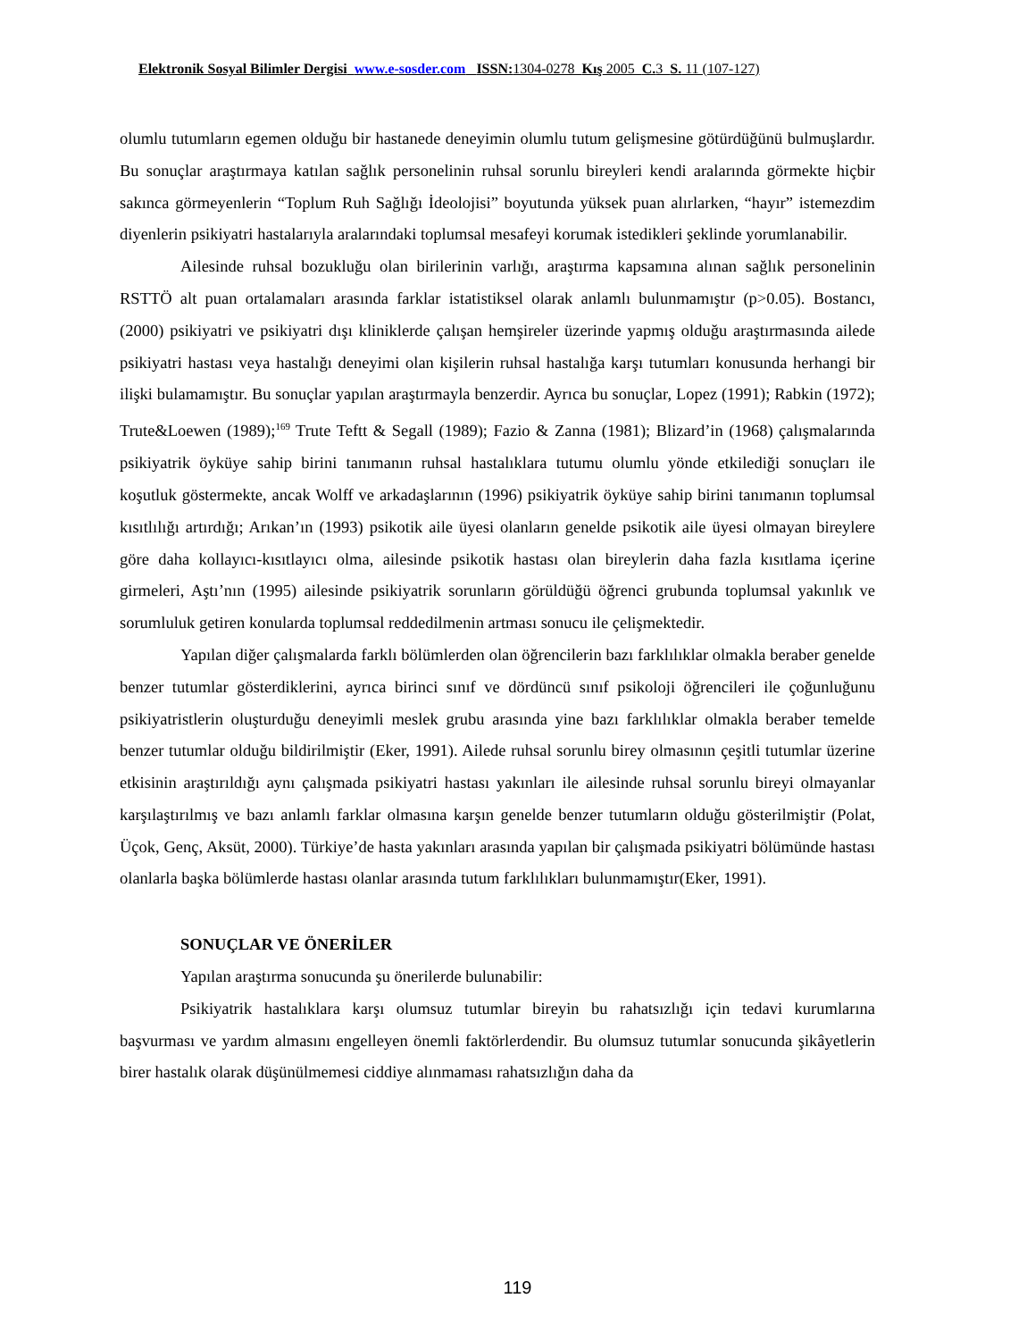Elektronik Sosyal Bilimler Dergisi www.e-sosder.com ISSN: 1304-0278 Kış 2005 C. 3 S. 11 (107-127)
olumlu tutumların egemen olduğu bir hastanede deneyimin olumlu tutum gelişmesine götürdüğünü bulmuşlardır. Bu sonuçlar araştırmaya katılan sağlık personelinin ruhsal sorunlu bireyleri kendi aralarında görmekte hiçbir sakınca görmeyenlerin “Toplum Ruh Sağlığı İdeolojisi” boyutunda yüksek puan alırlarken, “hayır” istemezdim diyenlerin psikiyatri hastalarıyla aralarındaki toplumsal mesafeyi korumak istedikleri şeklinde yorumlanabilir.
Ailesinde ruhsal bozukluğu olan birilerinin varlığı, araştırma kapsamına alınan sağlık personelinin RSTTÖ alt puan ortalamaları arasında farklar istatistiksel olarak anlamlı bulunmamıştır (p>0.05). Bostancı, (2000) psikiyatri ve psikiyatri dışı kliniklerde çalışan hemşireler üzerinde yapmış olduğu araştırmasında ailede psikiyatri hastası veya hastalığı deneyimi olan kişilerin ruhsal hastalığa karşı tutumları konusunda herhangi bir ilişki bulamamıştır. Bu sonuçlar yapılan araştırmayla benzerdir. Ayrıca bu sonuçlar, Lopez (1991); Rabkin (1972); Trute&Loewen (1989);<sup>169</sup> Trute Teftt & Segall (1989); Fazio & Zanna (1981); Blizard’in (1968) çalışmalarında psikiyatrik öyküye sahip birini tanımanın ruhsal hastalıklara tutumu olumlu yönde etkilediği sonuçları ile koşutluk göstermekte, ancak Wolff ve arkadaşlarının (1996) psikiyatrik öyküye sahip birini tanımanın toplumsal kısıtlılığı artırdığı; Arıkan’ın (1993) psikotik aile üyesi olanların genelde psikotik aile üyesi olmayan bireylere göre daha kollayıcı-kısıtlayıcı olma, ailesinde psikotik hastası olan bireylerin daha fazla kısıtlama içerine girmeleri, Aştı’nın (1995) ailesinde psikiyatrik sorunların görüldüğü öğrenci grubunda toplumsal yakınlık ve sorumluluk getiren konularda toplumsal reddedilmenin artması sonucu ile çelişmektedir.
Yapılan diğer çalışmalarda farklı bölümlerden olan öğrencilerin bazı farklılıklar olmakla beraber genelde benzer tutumlar gösterdiklerini, ayrıca birinci sınıf ve dördüncü sınıf psikoloji öğrencileri ile çoğunluğunu psikiyatristlerin oluşturduğu deneyimli meslek grubu arasında yine bazı farklılıklar olmakla beraber temelde benzer tutumlar olduğu bildirilmiştir (Eker, 1991). Ailede ruhsal sorunlu birey olmasının çeşitli tutumlar üzerine etkisinin araştırıldığı aynı çalışmada psikiyatri hastası yakınları ile ailesinde ruhsal sorunlu bireyi olmayanlar karşılaştırılmış ve bazı anlamlı farklar olmasına karşın genelde benzer tutumların olduğu gösterilmiştir (Polat, Üçok, Genç, Aksüt, 2000). Türkiye’de hasta yakınları arasında yapılan bir çalışmada psikiyatri bölümünde hastası olanlarla başka bölümlerde hastası olanlar arasında tutum farklılıkları bulunmamıştır(Eker, 1991).
SONUÇLAR VE ÖNERİLER
Yapılan araştırma sonucunda şu önerilerde bulunabilir:
Psikiyatrik hastalıklara karşı olumsuz tutumlar bireyin bu rahatsızlığı için tedavi kurumlarına başvurması ve yardım almasını engelleyen önemli faktörlerdendir. Bu olumsuz tutumlar sonucunda şikâyetlerin birer hastalık olarak düşünülmemesi ciddiye alınmaması rahatsızlığın daha da
119